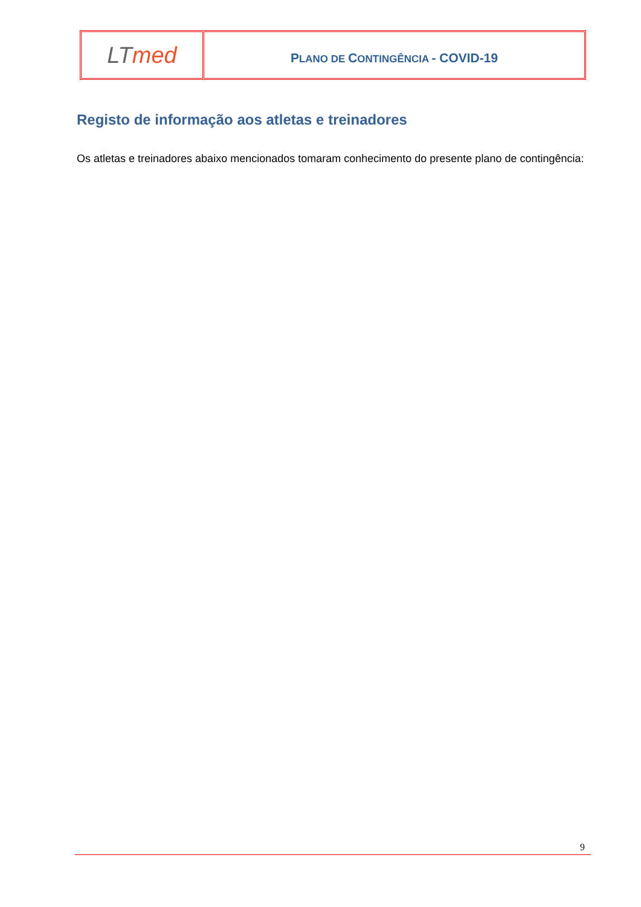| LT med | P LANO DE C ONTINGÊNCIA - COVID-19 |
Registo de informação aos atletas e treinadores
Os atletas e treinadores abaixo mencionados tomaram conhecimento do presente plano de contingência:
9